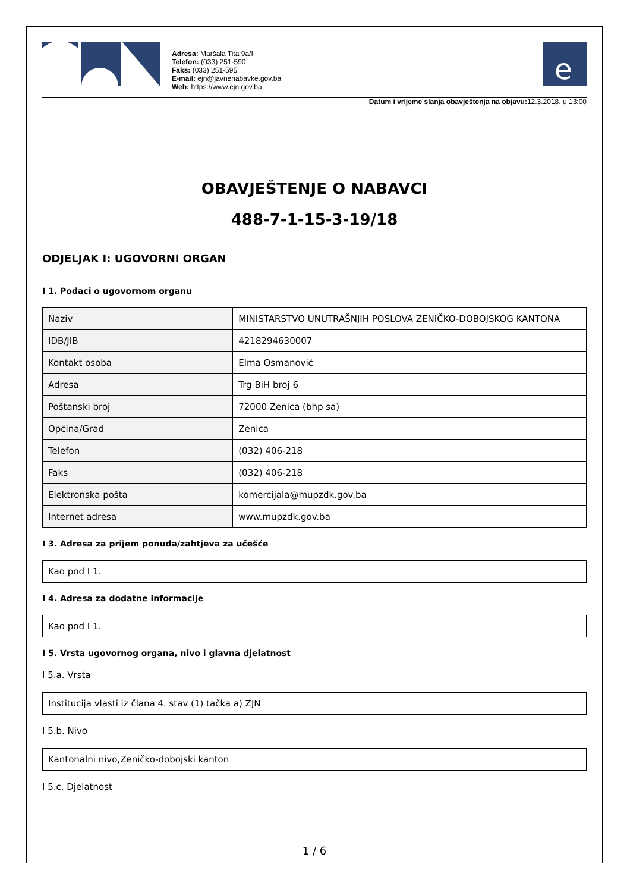Adresa: Maršala Tita 9a/I
Telefon: (033) 251-590
Faks: (033) 251-595
E-mail: ejn@javnenabavke.gov.ba
Web: https://www.ejn.gov.ba
e
Datum i vrijeme slanja obavještenja na objavu: 12.3.2018. u 13:00
OBAVJEŠTENJE O NABAVCI
488-7-1-15-3-19/18
ODJELJAK I: UGOVORNI ORGAN
I 1. Podaci o ugovornom organu
| Naziv | MINISTARSTVO UNUTRAŠNJIH POSLOVA ZENIČKO-DOBOJSKOG KANTONA |
| IDB/JIB | 4218294630007 |
| Kontakt osoba | Elma Osmanović |
| Adresa | Trg BiH broj 6 |
| Poštanski broj | 72000 Zenica (bhp sa) |
| Općina/Grad | Zenica |
| Telefon | (032) 406-218 |
| Faks | (032) 406-218 |
| Elektronska pošta | komercijala@mupzdk.gov.ba |
| Internet adresa | www.mupzdk.gov.ba |
I 3. Adresa za prijem ponuda/zahtjeva za učešće
Kao pod I 1.
I 4. Adresa za dodatne informacije
Kao pod I 1.
I 5. Vrsta ugovornog organa, nivo i glavna djelatnost
I 5.a. Vrsta
Institucija vlasti iz člana 4. stav (1) tačka a) ZJN
I 5.b. Nivo
Kantonalni nivo,Zeničko-dobojski kanton
I 5.c. Djelatnost
1 / 6